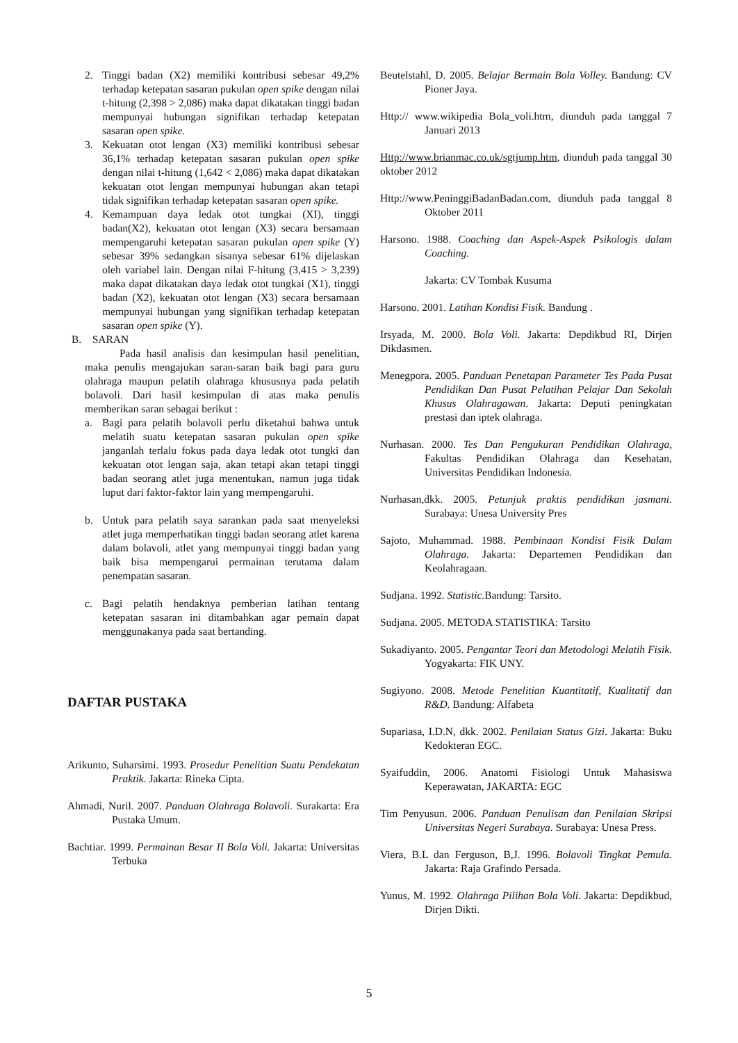2. Tinggi badan (X2) memiliki kontribusi sebesar 49,2% terhadap ketepatan sasaran pukulan open spike dengan nilai t-hitung (2,398 > 2,086) maka dapat dikatakan tinggi badan mempunyai hubungan signifikan terhadap ketepatan sasaran open spike.
3. Kekuatan otot lengan (X3) memiliki kontribusi sebesar 36,1% terhadap ketepatan sasaran pukulan open spike dengan nilai t-hitung (1,642 < 2,086) maka dapat dikatakan kekuatan otot lengan mempunyai hubungan akan tetapi tidak signifikan terhadap ketepatan sasaran open spike.
4. Kemampuan daya ledak otot tungkai (XI), tinggi badan(X2), kekuatan otot lengan (X3) secara bersamaan mempengaruhi ketepatan sasaran pukulan open spike (Y) sebesar 39% sedangkan sisanya sebesar 61% dijelaskan oleh variabel lain. Dengan nilai F-hitung (3,415 > 3,239) maka dapat dikatakan daya ledak otot tungkai (X1), tinggi badan (X2), kekuatan otot lengan (X3) secara bersamaan mempunyai hubungan yang signifikan terhadap ketepatan sasaran open spike (Y).
B. SARAN
Pada hasil analisis dan kesimpulan hasil penelitian, maka penulis mengajukan saran-saran baik bagi para guru olahraga maupun pelatih olahraga khususnya pada pelatih bolavoli. Dari hasil kesimpulan di atas maka penulis memberikan saran sebagai berikut :
a. Bagi para pelatih bolavoli perlu diketahui bahwa untuk melatih suatu ketepatan sasaran pukulan open spike janganlah terlalu fokus pada daya ledak otot tungki dan kekuatan otot lengan saja, akan tetapi akan tetapi tinggi badan seorang atlet juga menentukan, namun juga tidak luput dari faktor-faktor lain yang mempengaruhi.
b. Untuk para pelatih saya sarankan pada saat menyeleksi atlet juga memperhatikan tinggi badan seorang atlet karena dalam bolavoli, atlet yang mempunyai tinggi badan yang baik bisa mempengarui permainan terutama dalam penempatan sasaran.
c. Bagi pelatih hendaknya pemberian latihan tentang ketepatan sasaran ini ditambahkan agar pemain dapat menggunakanya pada saat bertanding.
DAFTAR PUSTAKA
Arikunto, Suharsimi. 1993. Prosedur Penelitian Suatu Pendekatan Praktik. Jakarta: Rineka Cipta.
Ahmadi, Nuril. 2007. Panduan Olahraga Bolavoli. Surakarta: Era Pustaka Umum.
Bachtiar. 1999. Permainan Besar II Bola Voli. Jakarta: Universitas Terbuka
Beutelstahl, D. 2005. Belajar Bermain Bola Volley. Bandung: CV Pioner Jaya.
Http:// www.wikipedia Bola_voli.htm, diunduh pada tanggal 7 Januari 2013
Http://www.brianmac.co.uk/sgtjump.htm, diunduh pada tanggal 30 oktober 2012
Http://www.PeninggiBadanBadan.com, diunduh pada tanggal 8 Oktober 2011
Harsono. 1988. Coaching dan Aspek-Aspek Psikologis dalam Coaching.
Jakarta: CV Tombak Kusuma
Harsono. 2001. Latihan Kondisi Fisik. Bandung .
Irsyada, M. 2000. Bola Voli. Jakarta: Depdikbud RI, Dirjen Dikdasmen.
Menegpora. 2005. Panduan Penetapan Parameter Tes Pada Pusat Pendidikan Dan Pusat Pelatihan Pelajar Dan Sekolah Khusus Olahragawan. Jakarta: Deputi peningkatan prestasi dan iptek olahraga.
Nurhasan. 2000. Tes Dan Pengukuran Pendidikan Olahraga, Fakultas Pendidikan Olahraga dan Kesehatan, Universitas Pendidikan Indonesia.
Nurhasan,dkk. 2005. Petunjuk praktis pendidikan jasmani. Surabaya: Unesa University Pres
Sajoto, Muhammad. 1988. Pembinaan Kondisi Fisik Dalam Olahraga. Jakarta: Departemen Pendidikan dan Keolahragaan.
Sudjana. 1992. Statistic. Bandung: Tarsito.
Sudjana. 2005. METODA STATISTIKA: Tarsito
Sukadiyanto. 2005. Pengantar Teori dan Metodologi Melatih Fisik. Yogyakarta: FIK UNY.
Sugiyono. 2008. Metode Penelitian Kuantitatif, Kualitatif dan R&D. Bandung: Alfabeta
Supariasa, I.D.N, dkk. 2002. Penilaian Status Gizi. Jakarta: Buku Kedokteran EGC.
Syaifuddin, 2006. Anatomi Fisiologi Untuk Mahasiswa Keperawatan, JAKARTA: EGC
Tim Penyusun. 2006. Panduan Penulisan dan Penilaian Skripsi Universitas Negeri Surabaya. Surabaya: Unesa Press.
Viera, B.L dan Ferguson, B,J. 1996. Bolavoli Tingkat Pemula. Jakarta: Raja Grafindo Persada.
Yunus, M. 1992. Olahraga Pilihan Bola Voli. Jakarta: Depdikbud, Dirjen Dikti.
5